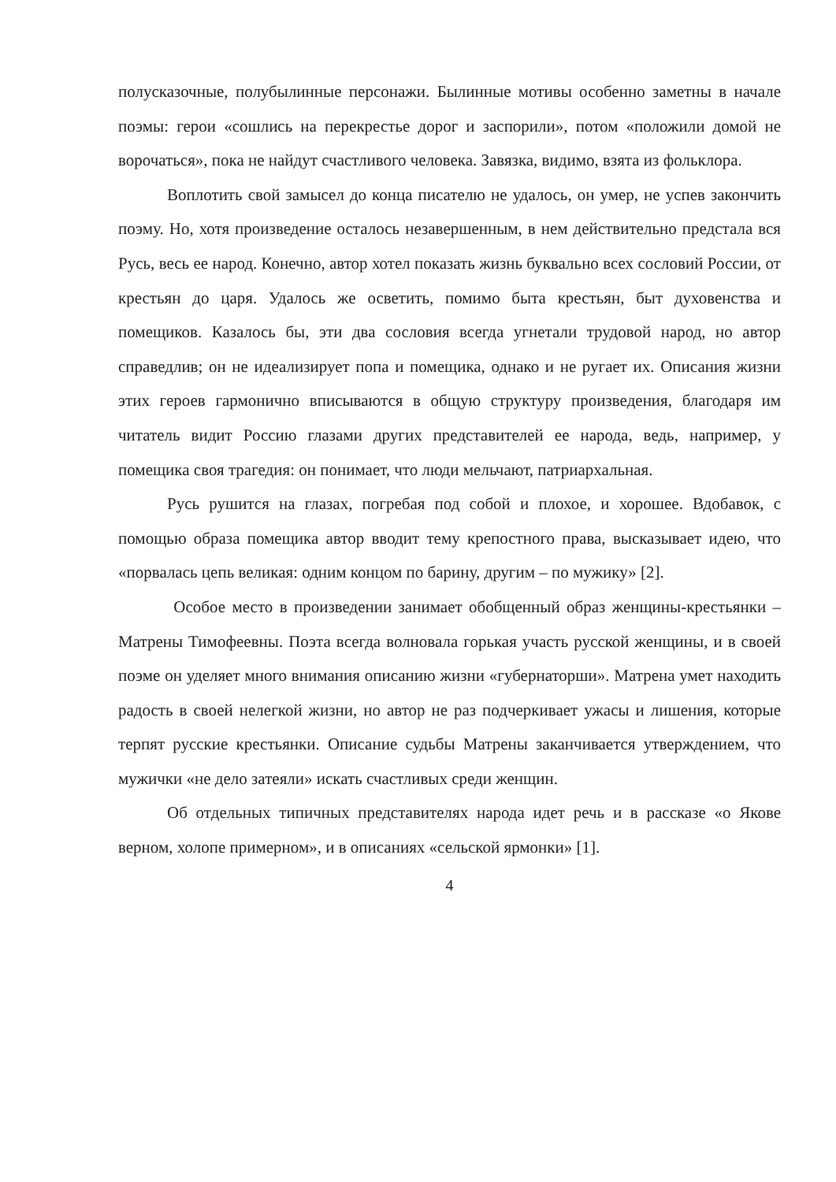полусказочные, полубылинные персонажи. Былинные мотивы особенно заметны в начале поэмы: герои «сошлись на перекрестье дорог и заспорили», потом «положили домой не ворочаться», пока не найдут счастливого человека. Завязка, видимо, взята из фольклора.
Воплотить свой замысел до конца писателю не удалось, он умер, не успев закончить поэму. Но, хотя произведение осталось незавершенным, в нем действительно предстала вся Русь, весь ее народ. Конечно, автор хотел показать жизнь буквально всех сословий России, от крестьян до царя. Удалось же осветить, помимо быта крестьян, быт духовенства и помещиков. Казалось бы, эти два сословия всегда угнетали трудовой народ, но автор справедлив; он не идеализирует попа и помещика, однако и не ругает их. Описания жизни этих героев гармонично вписываются в общую структуру произведения, благодаря им читатель видит Россию глазами других представителей ее народа, ведь, например, у помещика своя трагедия: он понимает, что люди мельчают, патриархальная.
Русь рушится на глазах, погребая под собой и плохое, и хорошее. Вдобавок, с помощью образа помещика автор вводит тему крепостного права, высказывает идею, что «порвалась цепь великая: одним концом по барину, другим – по мужику» [2].
Особое место в произведении занимает обобщенный образ женщины-крестьянки – Матрены Тимофеевны. Поэта всегда волновала горькая участь русской женщины, и в своей поэме он уделяет много внимания описанию жизни «губернаторши». Матрена умет находить радость в своей нелегкой жизни, но автор не раз подчеркивает ужасы и лишения, которые терпят русские крестьянки. Описание судьбы Матрены заканчивается утверждением, что мужички «не дело затеяли» искать счастливых среди женщин.
Об отдельных типичных представителях народа идет речь и в рассказе «о Якове верном, холопе примерном», и в описаниях «сельской ярмонки» [1].
4